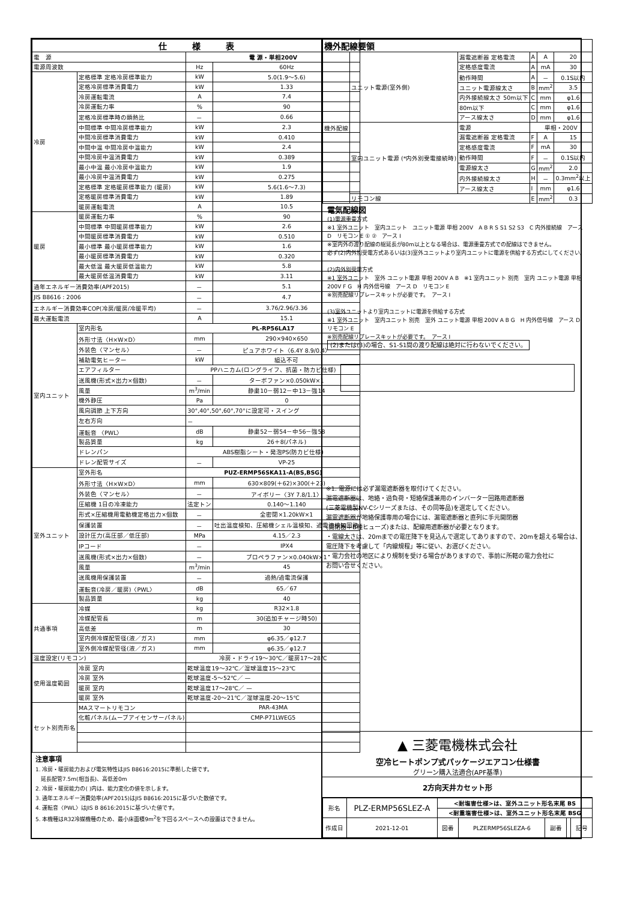| 仕 様 表 | | | |
| --- | --- | --- | --- |
| 電 源 | | 電 源・単相200V | |
| 電源周波数 | | Hz | 60Hz |
| 冷房 | 定格標準 定格冷房標準能力 | kW | 5.0(1.9～5.6) |
| | 定格冷房標準消費電力 | kW | 1.33 |
| | 冷房運転電流 | A | 7.4 |
| | 冷房運転力率 | % | 90 |
| | 定格冷房標準時の顕熱比 | － | 0.66 |
| | 中間標準 中間冷房標準能力 | kW | 2.3 |
| | 中間冷房標準消費電力 | kW | 0.410 |
| | 中間中温 中間冷房中温能力 | kW | 2.4 |
| | 中間冷房中温消費電力 | kW | 0.389 |
| | 最小中温 最小冷房中温能力 | kW | 1.9 |
| | 最小冷房中温消費電力 | kW | 0.275 |
| | 定格標準 定格暖房標準能力 (暖房) | kW | 5.6(1.6～7.3) |
| | 定格暖房標準消費電力 | kW | 1.89 |
| | 暖房運転電流 | A | 10.5 |
| 暖房 | 暖房運転力率 | % | 90 |
| | 中間標準 中間暖房標準能力 | kW | 2.6 |
| | 中間暖房標準消費電力 | kW | 0.510 |
| | 最小標準 最小暖房標準能力 | kW | 1.6 |
| | 最小暖房標準消費電力 | kW | 0.320 |
| | 最大低温 最大暖房低温能力 | kW | 5.8 |
| | 最大暖房低温消費電力 | kW | 3.11 |
| 通年エネルギー消費効率(APF2015) | | － | 5.1 |
| JIS B8616 : 2006 | | － | 4.7 |
| エネルギー消費効率COP(冷房/暖房/冷暖平均) | | － | 3.76/2.96/3.36 |
| 最大運転電流 | | A | 15.1 |
| 室内ユニット | 室内形名 | PL-RP56LA17 | |
| | 外形寸法〈H×W×D〉 | mm | 290×940×650 |
| | 外装色〈マンセル〉 | － | ピュアホワイト〈6.4Y 8.9/0.4〉 |
| | 補助電気ヒーター | kW | 組込不可 |
| | エアフィルター | PPハニカム(ロングライフ、抗菌・防カビ仕様) | |
| | 送風機(形式×出力×個数) | － | ターボファン×0.050kW×1 |
| | 風量 | m<sup>3</sup>/min | 静粛10－弱12－中13－強14 |
| | 機外静圧 | Pa | 0 |
| | 風向調節 上下方向 | 30°,40°,50°,60°,70°に設定可・スイング | |
| | 左右方向 | － | |
| | 運転音 〈PWL〉 | dB | 静粛52－弱54－中56－強58 |
| | 製品質量 | kg | 26＋8(パネル) |
| | ドレンパン | ABS樹脂シート・発泡PS(防カビ仕様) | |
| | ドレン配管サイズ | － | VP-25 |
| 室外ユニット | 室外形名 | PUZ-ERMP56SKA11-A(BS,BSG) | |
| | 外形寸法〈H×W×D〉 | mm | 630×809(＋62)×300(＋23) |
| | 外装色〈マンセル〉 | － | アイボリー〈3Y 7.8/1.1〉 |
| | 圧縮機 1日の冷凍能力 | 法定トン | 0.140～1.140 |
| | 形式×圧縮機用電動機定格出力×個数 | － | 全密閉×1.20kW×1 |
| | 保護装置 | － | 吐出温度検知、圧縮機シェル温検知、過電流検知回路 |
| | 設計圧力(高圧部／低圧部) | MPa | 4.15／2.3 |
| | IPコード | － | IPX4 |
| | 送風機(形式×出力×個数) | － | プロペラファン×0.040kW×1 |
| | 風量 | m<sup>3</sup>/min | 45 |
| | 送風機用保護装置 | － | 過熱/過電流保護 |
| | 運転音(冷房／暖房)〈PWL〉 | dB | 65／67 |
| | 製品質量 | kg | 40 |
| 共通事項 | 冷媒 | kg | R32×1.8 |
| | 冷媒配管長 | m | 30(追加チャージ時50) |
| | 高低差 | m | 30 |
| | 室内側冷媒配管径(液／ガス) | mm | φ6.35／φ12.7 |
| | 室外側冷媒配管径(液／ガス) | mm | φ6.35／φ12.7 |
| 温度設定(リモコン) | | 冷房・ドライ19～30℃／暖房17～28℃ | |
| 使用温度範囲 | 冷房 室内 | 乾球温度19～32℃／湿球温度15～23℃ | |
| | 冷房 室外 | 乾球温度-5～52℃／ — | |
| | 暖房 室内 | 乾球温度17～28℃／ — | |
| | 暖房 室外 | 乾球温度-20～21℃／湿球温度-20～15℃ | |
| セット別売形名 | MAスマートリモコン | PAR-43MA | |
| | 化粧パネル(ムーブアイセンサーパネル) | CMP-P71LWEG5 | |
注意事項
1. 冷房・暖房能力および電気特性はJIS B8616:2015に準拠した値です。
　延長配管7.5m(相当長)、高低差0m
2. 冷房・暖房能力の( )内は、能力変化の値を示します。
3. 通年エネルギー消費効率(APF2015)はJIS B8616:2015に基づいた数値です。
4. 運転音〈PWL〉はJIS B 8616:2015に基づいた値です。
5. 本機種はR32冷媒機種のため、最小床面積9m<sup>2</sup>を下回るスペースへの設置はできません。
| 機外配線要領 | | | | | |
| --- | --- | --- | --- | --- | --- |
| 機外配線 | ユニット電源(室外側) | 漏電遮断器 定格電流 | A | A | 20 |
| | | 定格感度電流 | A | mA | 30 |
| | | 動作時間 | A | － | 0.1S以内 |
| | | ユニット電源線太さ | B | mm<sup>2</sup> | 3.5 |
| | | 内外接続線太さ 50m以下 | C | mm | φ1.6 |
| | | 80m以下 | C | mm | φ1.6 |
| | | アース線太さ | D | mm | φ1.6 |
| | 室内ユニット電源 (*内外別受電接続時) | 電源 | 単相・200V | | |
| | | 漏電遮断器 定格電流 | F | A | 15 |
| | | 定格感度電流 | F | mA | 30 |
| | | 動作時間 | F | － | 0.1S以内 |
| | | 電源線太さ | G | mm<sup>2</sup> | 2.0 |
| | | 内外接続線太さ | H | － | 0.3mm<sup>2</sup>以上 |
| | | アース線太さ | I | mm | φ1.6 |
| | リモコン線 | | E | mm<sup>2</sup> | 0.3 |
電気配線図
(1)電源重畳方式
※1 室外ユニット　室内ユニット　ユニット電源 単相 200V　A B R S S1 S2 S3　C 内外接続線　アース D　リモコン E ① ②　アース I
※室内外の渡り配線の総延長が80m以上となる場合は、電源重畳方式での配線はできません。
必ず(2)内外別受電方式あるいは(3)室外ユニットより室内ユニットに電源を供給する方式にしてください。
(2)内外別受電方式
※1 室外ユニット　室外 ユニット電源 単相 200V A B　※1 室内ユニット 別売　室内 ユニット電源 単相 200V F G　H 内外信号線　アース D　リモコン E
※別売配線リプレースキットが必要です。　アース I
(3)室外ユニットより室内ユニットに電源を供給する方式
※1 室外ユニット　室内ユニット 別売　室外 ユニット電源 単相 200V A B G　H 内外信号線　アース D　リモコン E
※別売配線リプレースキットが必要です。　アース I
(2)または(3)の場合、S1-S1間の渡り配線は絶対に行わないでください。
※1. 電源には必ず漏電遮断器を取付けてください。
漏電遮断器は、地絡・過負荷・短絡保護兼用のインバーター回路用遮断器
(三菱電機製NV-Cシリーズまたは、その同等品)を選定してください。
漏電遮断器が地絡保護専用の場合には、漏電遮断器と直列に手元開閉器
(開閉器＋B種ヒューズ)または、配線用遮断器が必要となります。
・電線太さは、20mまでの電圧降下を見込んで選定してありますので、20mを超える場合は、
電圧降下を考慮して「内線規程」等に従い、お選びください。
・電力会社の地区により規制を受ける場合がありますので、事前に所轄の電力会社に
お問い合せください。
▲ 三菱電機株式会社
空冷ヒートポンプ式パッケージエアコン仕様書
グリーン購入法適合(APF基準)
2方向天井カセット形
| 形名 | PLZ-ERMP56SLEZ-A | <耐塩害仕様>は、室外ユニット形名末尾 BS | | | | |
| | | <耐重塩害仕様>は、室外ユニット形名末尾 BSG | | | | |
| 作成日 | 2021-12-01 | 図番 | PLZERMP56SLEZA-6 | 副番 | | 記号 |